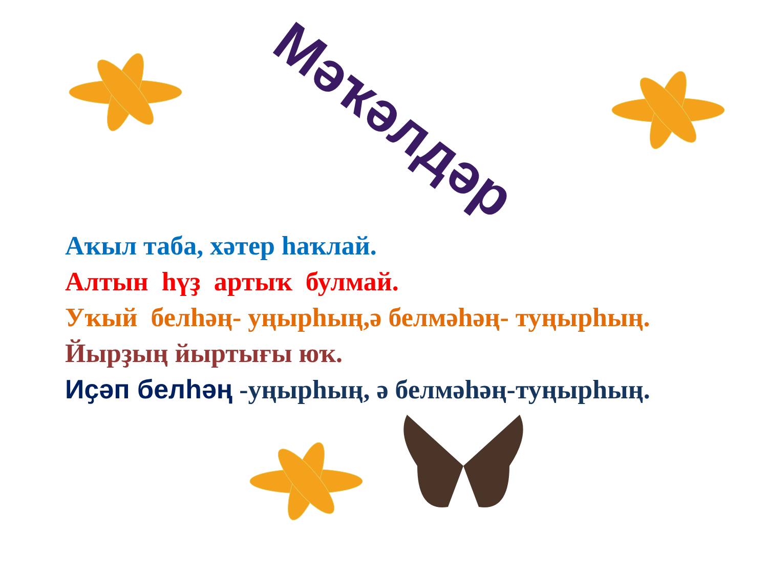Мәҡәлдәр
Аҡыл таба, хәтер һаҡлай.
Алтын һүҙ артыҡ булмай.
Уҡый белһәң- уңырһың,ә белмәһәң- туңырһың.
Йырҙың йыртығы юҡ.
Иҫәп белһәң -уңырһың, ә белмәһәң-туңырһың.